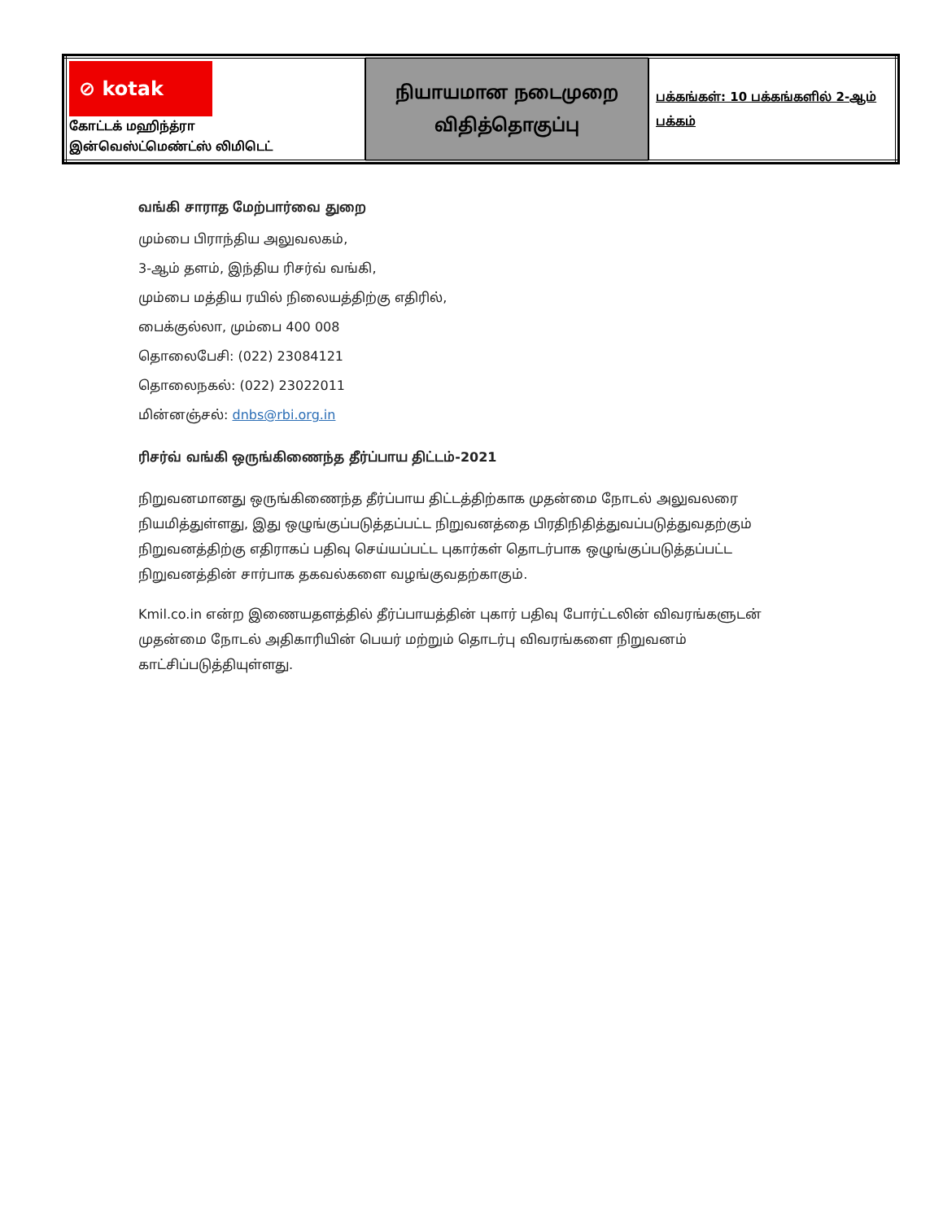| ⊘ kotak கோட்டக் மஹிந்த்ரா இன்வெஸ்ட்மெண்ட்ஸ் லிமிடெட் | நியாயமான நடைமுறை விதித்தொகுப்பு | பக்கங்கள்: 10 பக்கங்களில் 2-ஆம் பக்கம் |
வங்கி சாராத மேற்பார்வை துறை
மும்பை பிராந்திய அலுவலகம்,
3-ஆம் தளம், இந்திய ரிசர்வ் வங்கி,
மும்பை மத்திய ரயில் நிலையத்திற்கு எதிரில்,
பைக்குல்லா, மும்பை 400 008
தொலைபேசி: (022) 23084121
தொலைநகல்: (022) 23022011
மின்னஞ்சல்: dnbs@rbi.org.in
ரிசர்வ் வங்கி ஒருங்கிணைந்த தீர்ப்பாய திட்டம்-2021
நிறுவனமானது ஒருங்கிணைந்த தீர்ப்பாய திட்டத்திற்காக முதன்மை நோடல் அலுவலரை நியமித்துள்ளது, இது ஒழுங்குப்படுத்தப்பட்ட நிறுவனத்தை பிரதிநிதித்துவப்படுத்துவதற்கும் நிறுவனத்திற்கு எதிராகப் பதிவு செய்யப்பட்ட புகார்கள் தொடர்பாக ஒழுங்குப்படுத்தப்பட்ட நிறுவனத்தின் சார்பாக தகவல்களை வழங்குவதற்காகும்.
Kmil.co.in என்ற இணையதளத்தில் தீர்ப்பாயத்தின் புகார் பதிவு போர்ட்டலின் விவரங்களுடன் முதன்மை நோடல் அதிகாரியின் பெயர் மற்றும் தொடர்பு விவரங்களை நிறுவனம் காட்சிப்படுத்தியுள்ளது.